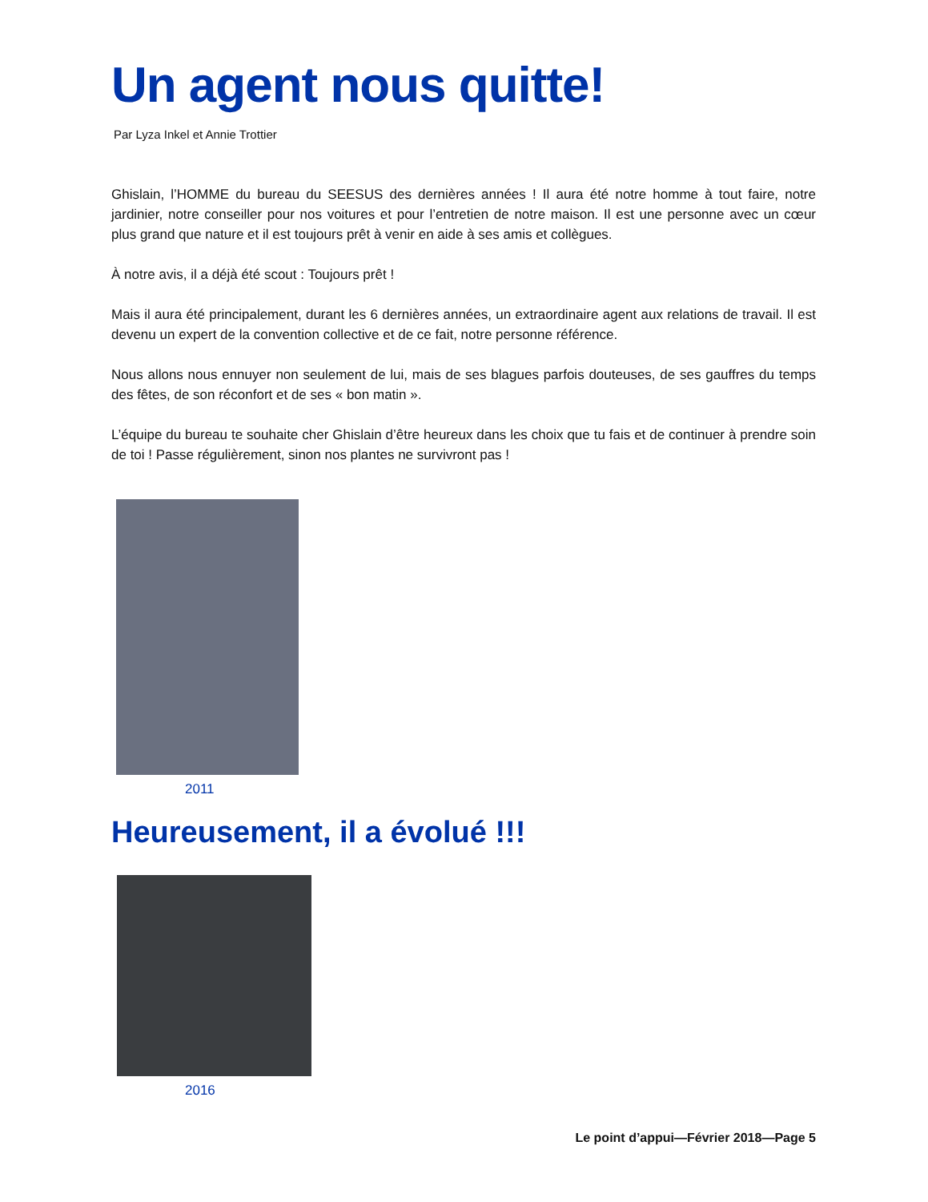Un agent nous quitte!
Par Lyza Inkel et Annie Trottier
Ghislain, l’HOMME du bureau du SEESUS des dernières années ! Il aura été notre homme à tout faire, notre jardinier, notre conseiller pour nos voitures et pour l’entretien de notre maison. Il est une personne avec un cœur plus grand que nature et il est toujours prêt à venir en aide à ses amis et collègues.
À notre avis, il a déjà été scout : Toujours prêt !
Mais il aura été principalement, durant les 6 dernières années, un extraordinaire agent aux relations de travail. Il est devenu un expert de la convention collective et de ce fait, notre personne référence.
Nous allons nous ennuyer non seulement de lui, mais de ses blagues parfois douteuses, de ses gauffres du temps des fêtes, de son réconfort et de ses « bon matin ».
L’équipe du bureau te souhaite cher Ghislain d’être heureux dans les choix que tu fais et de continuer à prendre soin de toi ! Passe régulièrement, sinon nos plantes ne survivront pas !
2011
Heureusement, il a évolué !!!
2016
Le point d’appui—Février 2018—Page 5